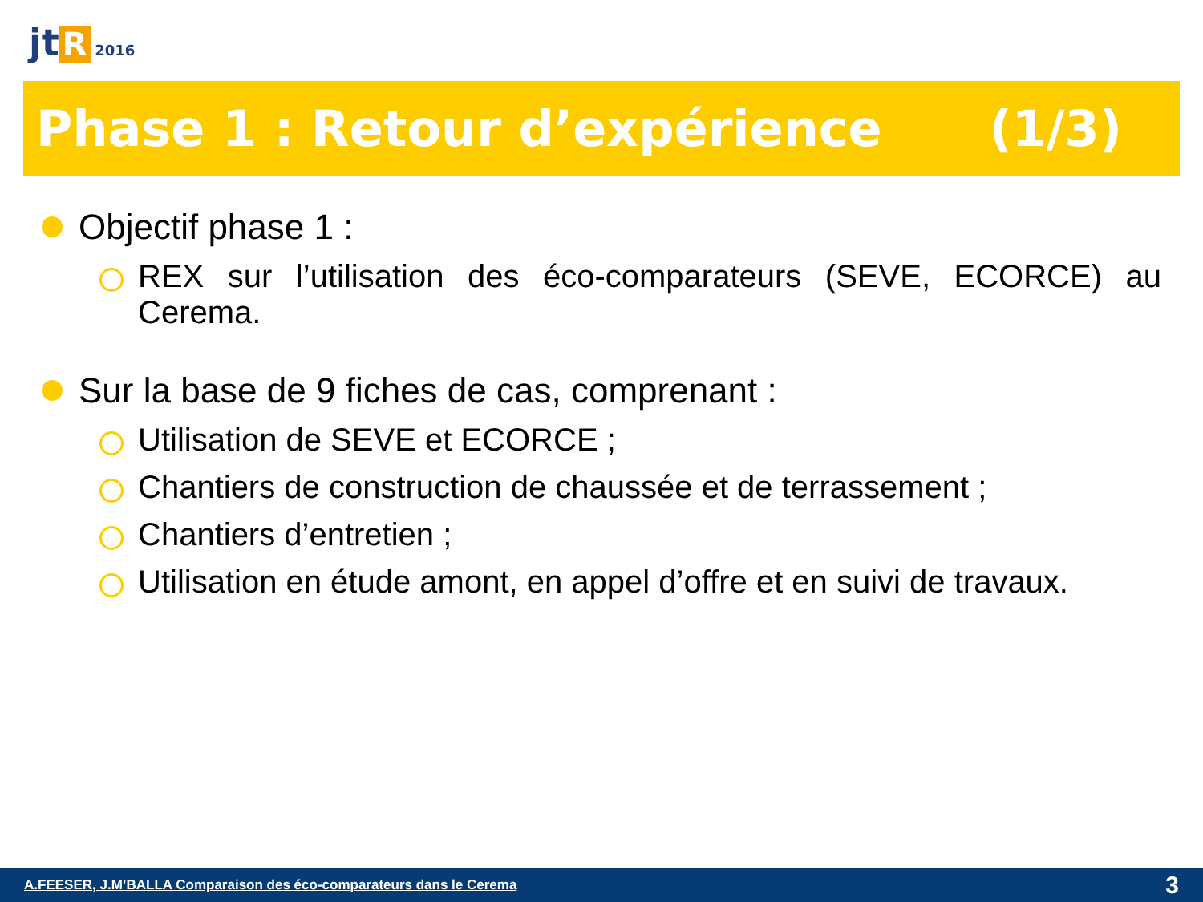jt R 2016
Phase 1 : Retour d’expérience (1/3)
Objectif phase 1 :
REX sur l’utilisation des éco-comparateurs (SEVE, ECORCE) au Cerema.
Sur la base de 9 fiches de cas, comprenant :
Utilisation de SEVE et ECORCE ;
Chantiers de construction de chaussée et de terrassement ;
Chantiers d’entretien ;
Utilisation en étude amont, en appel d’offre et en suivi de travaux.
A.FEESER, J.M’BALLA Comparaison des éco-comparateurs dans le Cerema 3